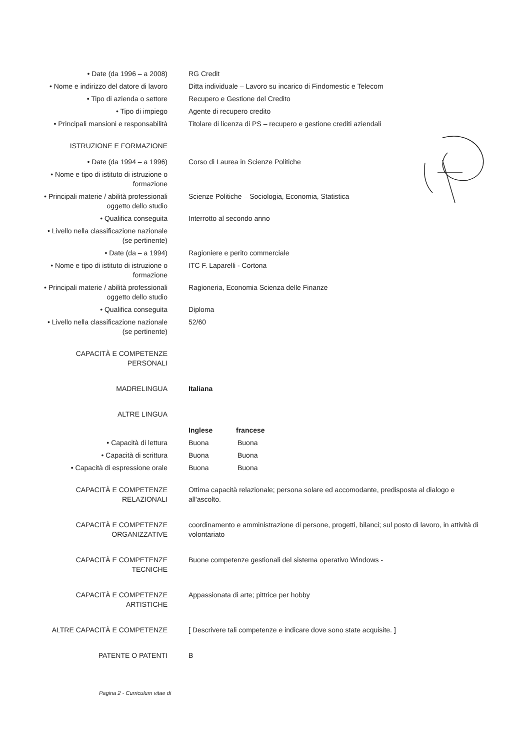| • Date (da 1996 – a 2008) | RG Credit |
| • Nome e indirizzo del datore di lavoro | Ditta individuale – Lavoro su incarico di Findomestic e Telecom |
| • Tipo di azienda o settore | Recupero e Gestione del Credito |
| • Tipo di impiego | Agente di recupero credito |
| • Principali mansioni e responsabilità | Titolare di licenza di PS – recupero e gestione crediti aziendali |
| ISTRUZIONE E FORMAZIONE | |
| • Date (da 1994 – a 1996) | Corso di Laurea in Scienze Politiche |
| • Nome e tipo di istituto di istruzione o formazione | |
| • Principali materie / abilità professionali oggetto dello studio | Scienze Politiche – Sociologia, Economia, Statistica |
| • Qualifica conseguita | Interrotto al secondo anno |
| • Livello nella classificazione nazionale (se pertinente) | |
| • Date (da – a 1994) | Ragioniere e perito commerciale |
| • Nome e tipo di istituto di istruzione o formazione | ITC F. Laparelli - Cortona |
| • Principali materie / abilità professionali oggetto dello studio | Ragioneria, Economia Scienza delle Finanze |
| • Qualifica conseguita | Diploma |
| • Livello nella classificazione nazionale (se pertinente) | 52/60 |
| CAPACITÀ E COMPETENZE PERSONALI | |
| MADRELINGUA | Italiana |
| ALTRE LINGUA | |
| | Inglese francese |
| • Capacità di lettura | Buona Buona |
| • Capacità di scrittura | Buona Buona |
| • Capacità di espressione orale | Buona Buona |
| CAPACITÀ E COMPETENZE RELAZIONALI | Ottima capacità relazionale; persona solare ed accomodante, predisposta al dialogo e all'ascolto. |
| CAPACITÀ E COMPETENZE ORGANIZZATIVE | coordinamento e amministrazione di persone, progetti, bilanci; sul posto di lavoro, in attività di volontariato |
| CAPACITÀ E COMPETENZE TECNICHE | Buone competenze gestionali del sistema operativo Windows - |
| CAPACITÀ E COMPETENZE ARTISTICHE | Appassionata di arte; pittrice per hobby |
| ALTRE CAPACITÀ E COMPETENZE | [ Descrivere tali competenze e indicare dove sono state acquisite. ] |
| PATENTE O PATENTI | B |
Pagina 2 - Curriculum vitae di